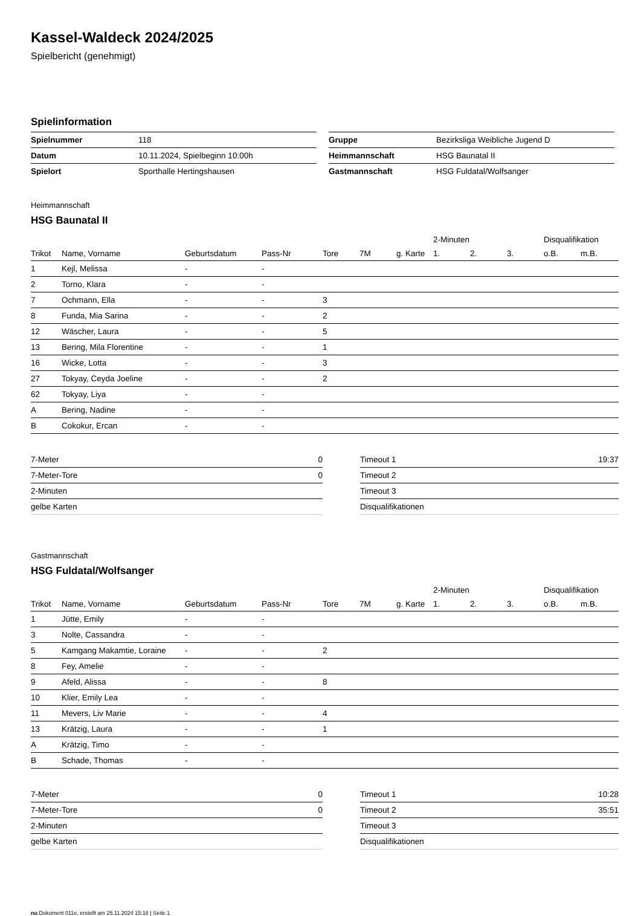Kassel-Waldeck 2024/2025
Spielbericht (genehmigt)
Spielinformation
| Spielnummer | 118 |
| Datum | 10.11.2024, Spielbeginn 10:00h |
| Spielort | Sporthalle Hertingshausen |
| Gruppe | Bezirksliga Weibliche Jugend D |
| Heimmannschaft | HSG Baunatal II |
| Gastmannschaft | HSG Fuldatal/Wolfsanger |
Heimmannschaft
HSG Baunatal II
| | | | | | | | 2-Minuten | | | Disqualifikation | |
| --- | --- | --- | --- | --- | --- | --- | --- | --- | --- | --- | --- |
| Trikot | Name, Vorname | Geburtsdatum | Pass-Nr | Tore | 7M | g. Karte | 1. | 2. | 3. | o.B. | m.B. |
| 1 | Kejl, Melissa | - | - | | | | | | | | |
| 2 | Torno, Klara | - | - | | | | | | | | |
| 7 | Ochmann, Ella | - | - | 3 | | | | | | | |
| 8 | Funda, Mia Sarina | - | - | 2 | | | | | | | |
| 12 | Wäscher, Laura | - | - | 5 | | | | | | | |
| 13 | Bering, Mila Florentine | - | - | 1 | | | | | | | |
| 16 | Wicke, Lotta | - | - | 3 | | | | | | | |
| 27 | Tokyay, Ceyda Joeline | - | - | 2 | | | | | | | |
| 62 | Tokyay, Liya | - | - | | | | | | | | |
| A | Bering, Nadine | - | - | | | | | | | | |
| B | Cokokur, Ercan | - | - | | | | | | | | |
| 7-Meter | 0 |
| 7-Meter-Tore | 0 |
| 2-Minuten | |
| gelbe Karten | |
| Timeout 1 | 19:37 |
| Timeout 2 | |
| Timeout 3 | |
| Disqualifikationen | |
Gastmannschaft
HSG Fuldatal/Wolfsanger
| | | | | | | | 2-Minuten | | | Disqualifikation | |
| --- | --- | --- | --- | --- | --- | --- | --- | --- | --- | --- | --- |
| Trikot | Name, Vorname | Geburtsdatum | Pass-Nr | Tore | 7M | g. Karte | 1. | 2. | 3. | o.B. | m.B. |
| 1 | Jütte, Emily | - | - | | | | | | | | |
| 3 | Nolte, Cassandra | - | - | | | | | | | | |
| 5 | Kamgang Makamtie, Loraine | - | - | 2 | | | | | | | |
| 8 | Fey, Amelie | - | - | | | | | | | | |
| 9 | Afeld, Alissa | - | - | 8 | | | | | | | |
| 10 | Klier, Emily Lea | - | - | | | | | | | | |
| 11 | Mevers, Liv Marie | - | - | 4 | | | | | | | |
| 13 | Krätzig, Laura | - | - | 1 | | | | | | | |
| A | Krätzig, Timo | - | - | | | | | | | | |
| B | Schade, Thomas | - | - | | | | | | | | |
| 7-Meter | 0 |
| 7-Meter-Tore | 0 |
| 2-Minuten | |
| gelbe Karten | |
| Timeout 1 | 10:28 |
| Timeout 2 | 35:51 |
| Timeout 3 | |
| Disqualifikationen | |
nu.Dokument 011e, erstellt am 25.11.2024 15:18 | Seite 1